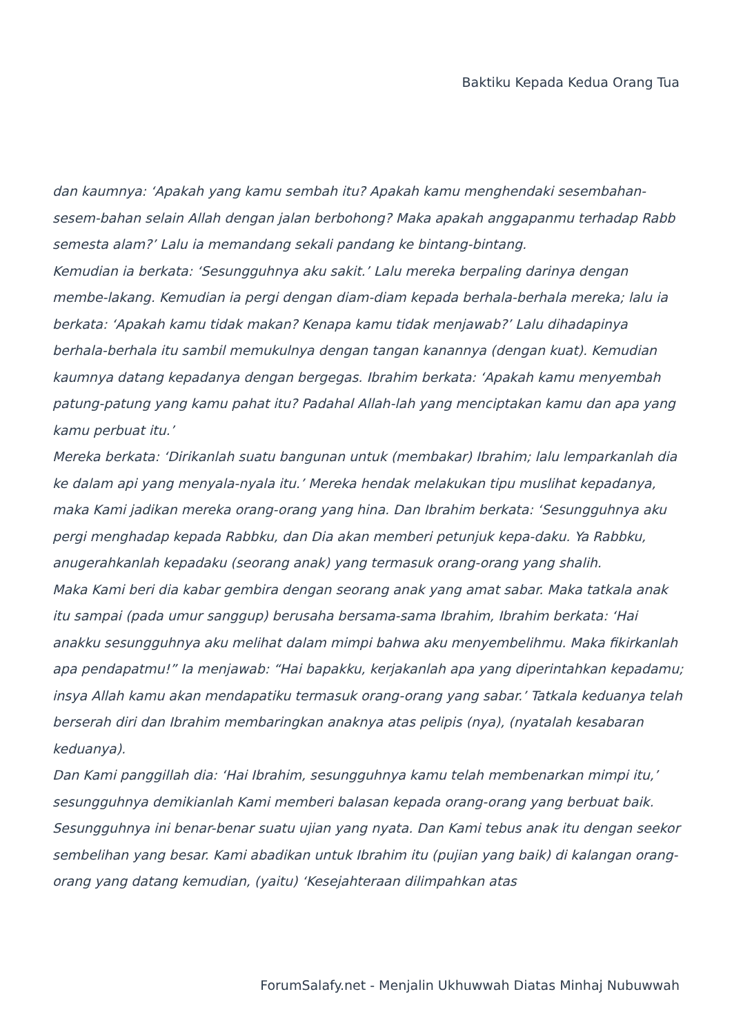Baktiku Kepada Kedua Orang Tua
dan kaumnya: ‘Apakah yang kamu sembah itu? Apakah kamu menghendaki sesembahan-sesem-bahan selain Allah dengan jalan berbohong? Maka apakah anggapanmu terhadap Rabb semesta alam?’ Lalu ia memandang sekali pandang ke bintang-bintang.
Kemudian ia berkata: ‘Sesungguhnya aku sakit.’ Lalu mereka berpaling darinya dengan membe-lakang. Kemudian ia pergi dengan diam-diam kepada berhala-berhala mereka; lalu ia berkata: ‘Apakah kamu tidak makan? Kenapa kamu tidak menjawab?’ Lalu dihadapinya berhala-berhala itu sambil memukulnya dengan tangan kanannya (dengan kuat). Kemudian kaumnya datang kepadanya dengan bergegas. Ibrahim berkata: ‘Apakah kamu menyembah patung-patung yang kamu pahat itu? Padahal Allah-lah yang menciptakan kamu dan apa yang kamu perbuat itu.’
Mereka berkata: ‘Dirikanlah suatu bangunan untuk (membakar) Ibrahim; lalu lemparkanlah dia ke dalam api yang menyala-nyala itu.’ Mereka hendak melakukan tipu muslihat kepadanya, maka Kami jadikan mereka orang-orang yang hina. Dan Ibrahim berkata: ‘Sesungguhnya aku pergi menghadap kepada Rabbku, dan Dia akan memberi petunjuk kepa-daku. Ya Rabbku, anugerahkanlah kepadaku (seorang anak) yang termasuk orang-orang yang shalih.
Maka Kami beri dia kabar gembira dengan seorang anak yang amat sabar. Maka tatkala anak itu sampai (pada umur sanggup) berusaha bersama-sama Ibrahim, Ibrahim berkata: ‘Hai anakku sesungguhnya aku melihat dalam mimpi bahwa aku menyembelihmu. Maka fikirkanlah apa pendapatmu!” Ia menjawab: “Hai bapakku, kerjakanlah apa yang diperintahkan kepadamu; insya Allah kamu akan mendapatiku termasuk orang-orang yang sabar.’ Tatkala keduanya telah berserah diri dan Ibrahim membaringkan anaknya atas pelipis (nya), (nyatalah kesabaran keduanya).
Dan Kami panggillah dia: ‘Hai Ibrahim, sesungguhnya kamu telah membenarkan mimpi itu,’ sesungguhnya demikianlah Kami memberi balasan kepada orang-orang yang berbuat baik. Sesungguhnya ini benar-benar suatu ujian yang nyata. Dan Kami tebus anak itu dengan seekor sembelihan yang besar. Kami abadikan untuk Ibrahim itu (pujian yang baik) di kalangan orang-orang yang datang kemudian, (yaitu) ‘Kesejahteraan dilimpahkan atas
ForumSalafy.net - Menjalin Ukhuwwah Diatas Minhaj Nubuwwah